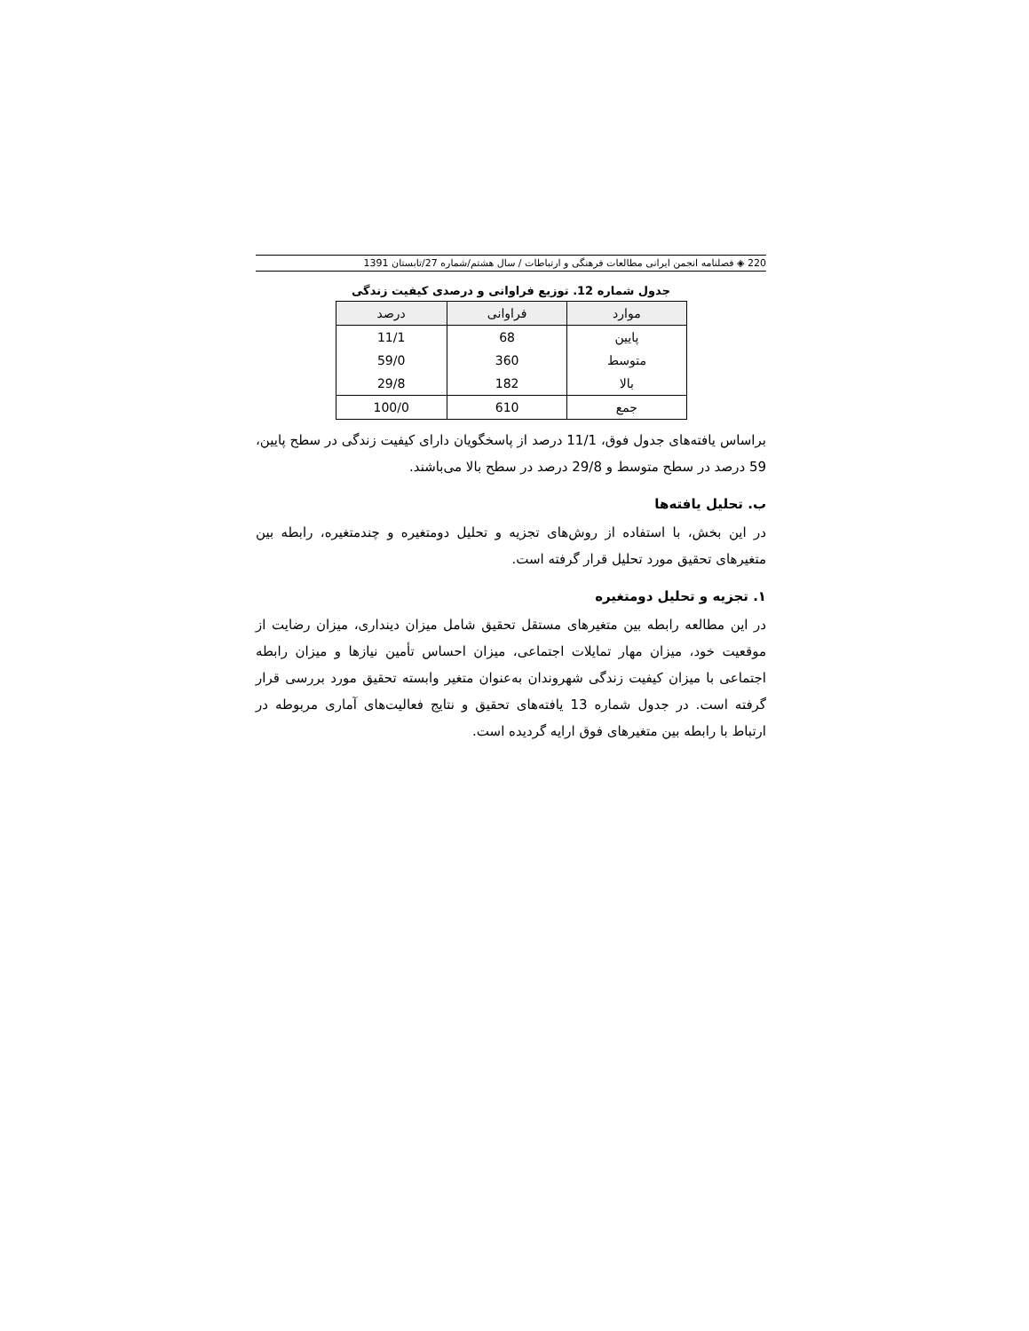220 ◈ فصلنامه انجمن ایرانی مطالعات فرهنگی و ارتباطات / سال هشتم/شماره 27/تابستان 1391
جدول شماره 12. توزیع فراوانی و درصدی کیفیت زندگی
| موارد | فراوانی | درصد |
| --- | --- | --- |
| پایین | 68 | 11/1 |
| متوسط | 360 | 59/0 |
| بالا | 182 | 29/8 |
| جمع | 610 | 100/0 |
براساس یافته‌های جدول فوق، 11/1 درصد از پاسخگویان دارای کیفیت زندگی در سطح پایین، 59 درصد در سطح متوسط و 29/8 درصد در سطح بالا می‌باشند.
ب. تحلیل یافته‌ها
در این بخش، با استفاده از روش‌های تجزیه و تحلیل دومتغیره و چندمتغیره، رابطه بین متغیرهای تحقیق مورد تحلیل قرار گرفته است.
۱. تجزیه و تحلیل دومتغیره
در این مطالعه رابطه بین متغیرهای مستقل تحقیق شامل میزان دینداری، میزان رضایت از موقعیت خود، میزان مهار تمایلات اجتماعی، میزان احساس تأمین نیازها و میزان رابطه اجتماعی با میزان کیفیت زندگی شهروندان به‌عنوان متغیر وابسته تحقیق مورد بررسی قرار گرفته است. در جدول شماره 13 یافته‌های تحقیق و نتایج فعالیت‌های آماری مربوطه در ارتباط با رابطه بین متغیرهای فوق ارایه گردیده است.